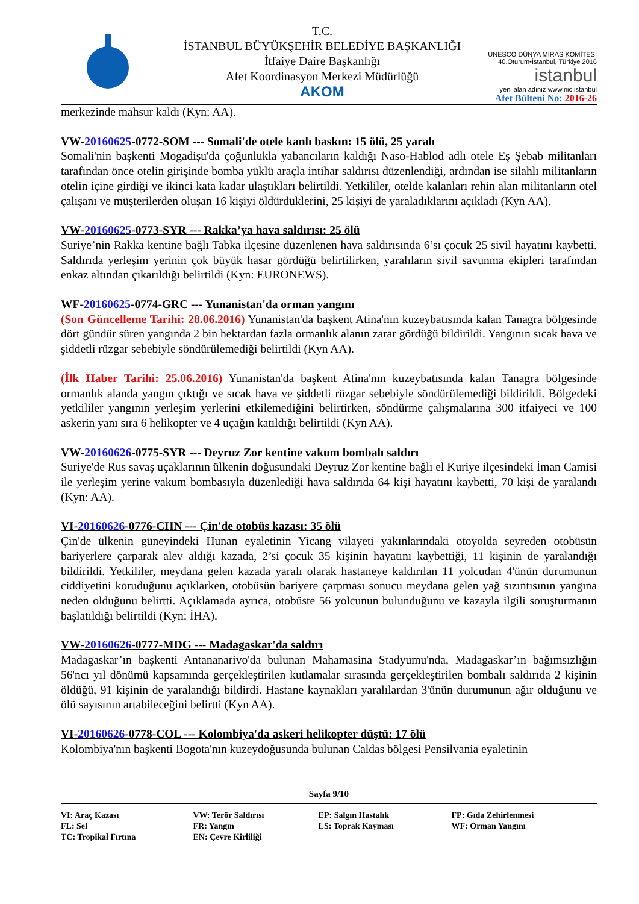T.C.
İSTANBUL BÜYÜKŞEHİR BELEDİYE BAŞKANLIĞI
İtfaiye Daire Başkanlığı
Afet Koordinasyon Merkezi Müdürlüğü
AKOM
UNESCO DÜNYA MİRAS KOMİTESİ
40.Oturum•İstanbul, Türkiye 2016
istanbul
yeni alan adınız www.nic.istanbul
Afet Bülteni No: 2016-26
merkezinde mahsur kaldı (Kyn: AA).
VW-20160625-0772-SOM --- Somali'de otele kanlı baskın: 15 ölü, 25 yaralı
Somali'nin başkenti Mogadişu'da çoğunlukla yabancıların kaldığı Naso-Hablod adlı otele Eş Şebab militanları tarafından önce otelin girişinde bomba yüklü araçla intihar saldırısı düzenlendiği, ardından ise silahlı militanların otelin içine girdiği ve ikinci kata kadar ulaştıkları belirtildi. Yetkililer, otelde kalanları rehin alan militanların otel çalışanı ve müşterilerden oluşan 16 kişiyi öldürdüklerini, 25 kişiyi de yaraladıklarını açıkladı (Kyn AA).
VW-20160625-0773-SYR --- Rakka’ya hava saldırısı: 25 ölü
Suriye’nin Rakka kentine bağlı Tabka ilçesine düzenlenen hava saldırısında 6’sı çocuk 25 sivil hayatını kaybetti. Saldırıda yerleşim yerinin çok büyük hasar gördüğü belirtilirken, yaralıların sivil savunma ekipleri tarafından enkaz altından çıkarıldığı belirtildi (Kyn: EURONEWS).
WF-20160625-0774-GRC --- Yunanistan'da orman yangını
(Son Güncelleme Tarihi: 28.06.2016) Yunanistan'da başkent Atina'nın kuzeybatısında kalan Tanagra bölgesinde dört gündür süren yangında 2 bin hektardan fazla ormanlık alanın zarar gördüğü bildirildi. Yangının sıcak hava ve şiddetli rüzgar sebebiyle söndürülemediği belirtildi (Kyn AA).
(İlk Haber Tarihi: 25.06.2016) Yunanistan'da başkent Atina'nın kuzeybatısında kalan Tanagra bölgesinde ormanlık alanda yangın çıktığı ve sıcak hava ve şiddetli rüzgar sebebiyle söndürülemediği bildirildi. Bölgedeki yetkililer yangının yerleşim yerlerini etkilemediğini belirtirken, söndürme çalışmalarına 300 itfaiyeci ve 100 askerin yanı sıra 6 helikopter ve 4 uçağın katıldığı belirtildi (Kyn AA).
VW-20160626-0775-SYR --- Deyruz Zor kentine vakum bombalı saldırı
Suriye'de Rus savaş uçaklarının ülkenin doğusundaki Deyruz Zor kentine bağlı el Kuriye ilçesindeki İman Camisi ile yerleşim yerine vakum bombasıyla düzenlediği hava saldırıda 64 kişi hayatını kaybetti, 70 kişi de yaralandı (Kyn: AA).
VI-20160626-0776-CHN --- Çin'de otobüs kazası: 35 ölü
Çin'de ülkenin güneyindeki Hunan eyaletinin Yicang vilayeti yakınlarındaki otoyolda seyreden otobüsün bariyerlere çarparak alev aldığı kazada, 2’si çocuk 35 kişinin hayatını kaybettiği, 11 kişinin de yaralandığı bildirildi. Yetkililer, meydana gelen kazada yaralı olarak hastaneye kaldırılan 11 yolcudan 4'ünün durumunun ciddiyetini koruduğunu açıklarken, otobüsün bariyere çarpması sonucu meydana gelen yağ sızıntısının yangına neden olduğunu belirtti. Açıklamada ayrıca, otobüste 56 yolcunun bulunduğunu ve kazayla ilgili soruşturmanın başlatıldığı belirtildi (Kyn: İHA).
VW-20160626-0777-MDG --- Madagaskar'da saldırı
Madagaskar’ın başkenti Antananarivo'da bulunan Mahamasina Stadyumu'nda, Madagaskar’ın bağımsızlığın 56'ncı yıl dönümü kapsamında gerçekleştirilen kutlamalar sırasında gerçekleştirilen bombalı saldırıda 2 kişinin öldüğü, 91 kişinin de yaralandığı bildirdi. Hastane kaynakları yaralılardan 3'ünün durumunun ağır olduğunu ve ölü sayısının artabileceğini belirtti (Kyn AA).
VI-20160626-0778-COL --- Kolombiya'da askeri helikopter düştü: 17 ölü
Kolombiya'nın başkenti Bogota'nın kuzeydoğusunda bulunan Caldas bölgesi Pensilvania eyaletinin
Sayfa 9/10
| VI: Araç Kazası | VW: Terör Saldırısı | EP: Salgın Hastalık | FP: Gıda Zehirlenmesi |
| FL: Sel | FR: Yangın | LS: Toprak Kayması | WF: Orman Yangını |
| TC: Tropikal Fırtına | EN: Çevre Kirliliği | | |